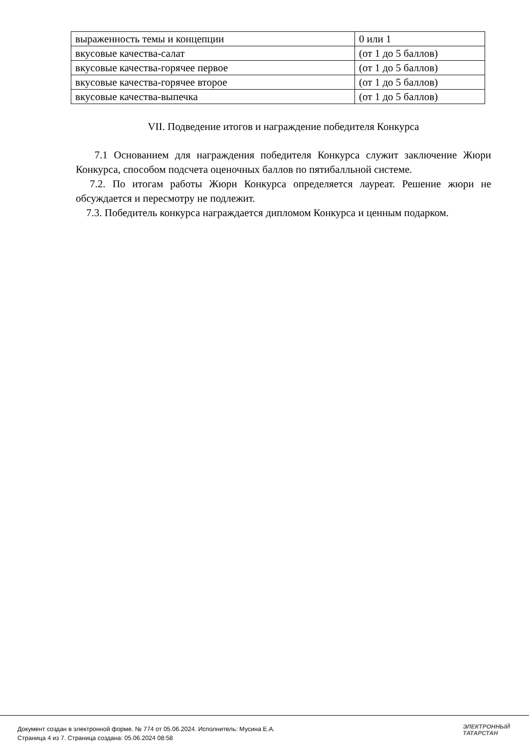| выраженность темы и концепции | 0 или 1 |
| вкусовые качества-салат | (от 1 до 5 баллов) |
| вкусовые качества-горячее первое | (от 1 до 5 баллов) |
| вкусовые качества-горячее второе | (от 1 до 5 баллов) |
| вкусовые качества-выпечка | (от 1 до 5 баллов) |
VII. Подведение итогов и награждение победителя Конкурса
7.1 Основанием для награждения победителя Конкурса служит заключение Жюри Конкурса, способом подсчета оценочных баллов по пятибалльной системе.
7.2. По итогам работы Жюри Конкурса определяется лауреат. Решение жюри не обсуждается и пересмотру не подлежит.
7.3. Победитель конкурса награждается дипломом Конкурса и ценным подарком.
Документ создан в электронной форме. № 774 от 05.06.2024. Исполнитель: Мусина Е.А.
Страница 4 из 7. Страница создана: 05.06.2024 08:58
ЭЛЕКТРОННЫЙ
ТАТАРСТАН